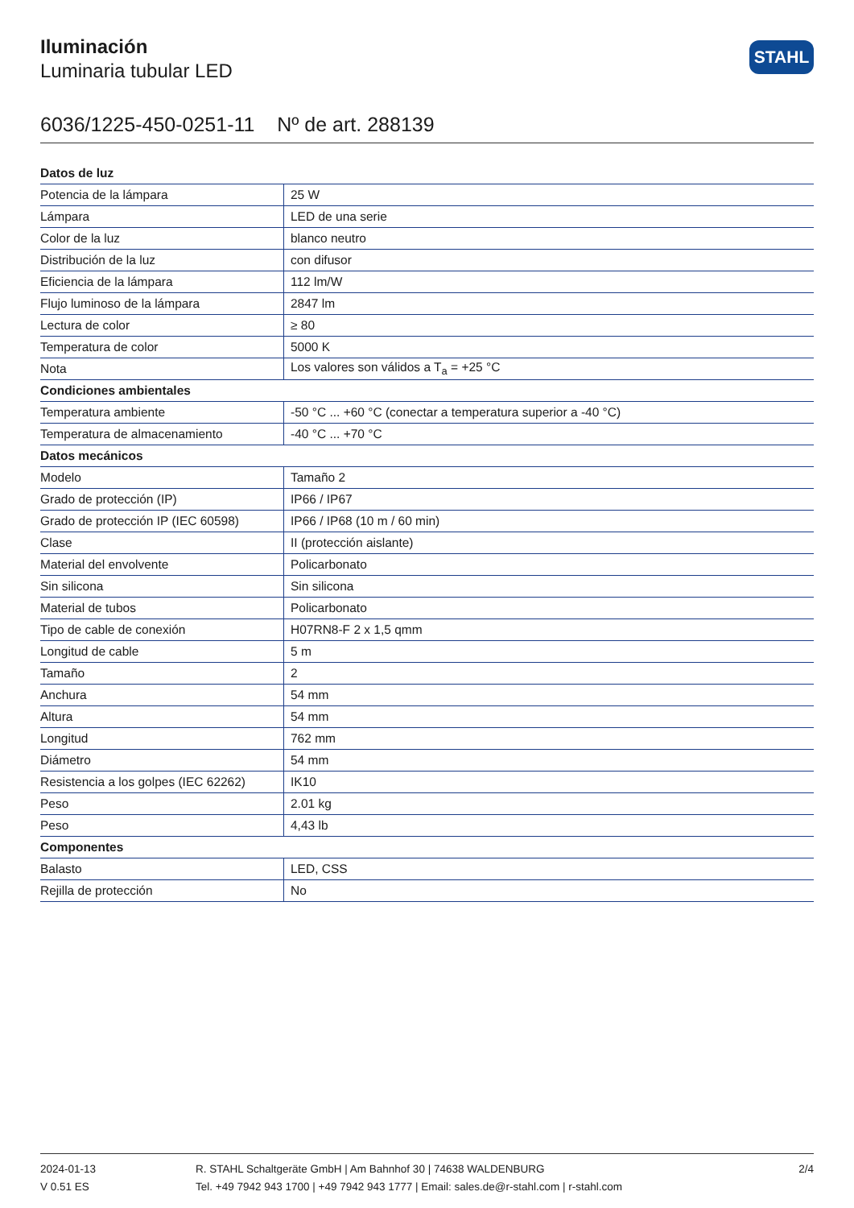Iluminación
Luminaria tubular LED
STAHL
6036/1225-450-0251-11 Nº de art. 288139
| Datos de luz | |
| --- | --- |
| Potencia de la lámpara | 25 W |
| Lámpara | LED de una serie |
| Color de la luz | blanco neutro |
| Distribución de la luz | con difusor |
| Eficiencia de la lámpara | 112 lm/W |
| Flujo luminoso de la lámpara | 2847 lm |
| Lectura de color | ≥ 80 |
| Temperatura de color | 5000 K |
| Nota | Los valores son válidos a T<sub>a</sub> = +25 °C |
| Condiciones ambientales | |
| Temperatura ambiente | -50 °C ... +60 °C (conectar a temperatura superior a -40 °C) |
| Temperatura de almacenamiento | -40 °C ... +70 °C |
| Datos mecánicos | |
| Modelo | Tamaño 2 |
| Grado de protección (IP) | IP66 / IP67 |
| Grado de protección IP (IEC 60598) | IP66 / IP68 (10 m / 60 min) |
| Clase | II (protección aislante) |
| Material del envolvente | Policarbonato |
| Sin silicona | Sin silicona |
| Material de tubos | Policarbonato |
| Tipo de cable de conexión | H07RN8-F 2 x 1,5 qmm |
| Longitud de cable | 5 m |
| Tamaño | 2 |
| Anchura | 54 mm |
| Altura | 54 mm |
| Longitud | 762 mm |
| Diámetro | 54 mm |
| Resistencia a los golpes (IEC 62262) | IK10 |
| Peso | 2.01 kg |
| Peso | 4,43 lb |
| Componentes | |
| Balasto | LED, CSS |
| Rejilla de protección | No |
2024-01-13
V 0.51 ES
R. STAHL Schaltgeräte GmbH | Am Bahnhof 30 | 74638 WALDENBURG
Tel. +49 7942 943 1700 | +49 7942 943 1777 | Email: sales.de@r-stahl.com | r-stahl.com
2/4